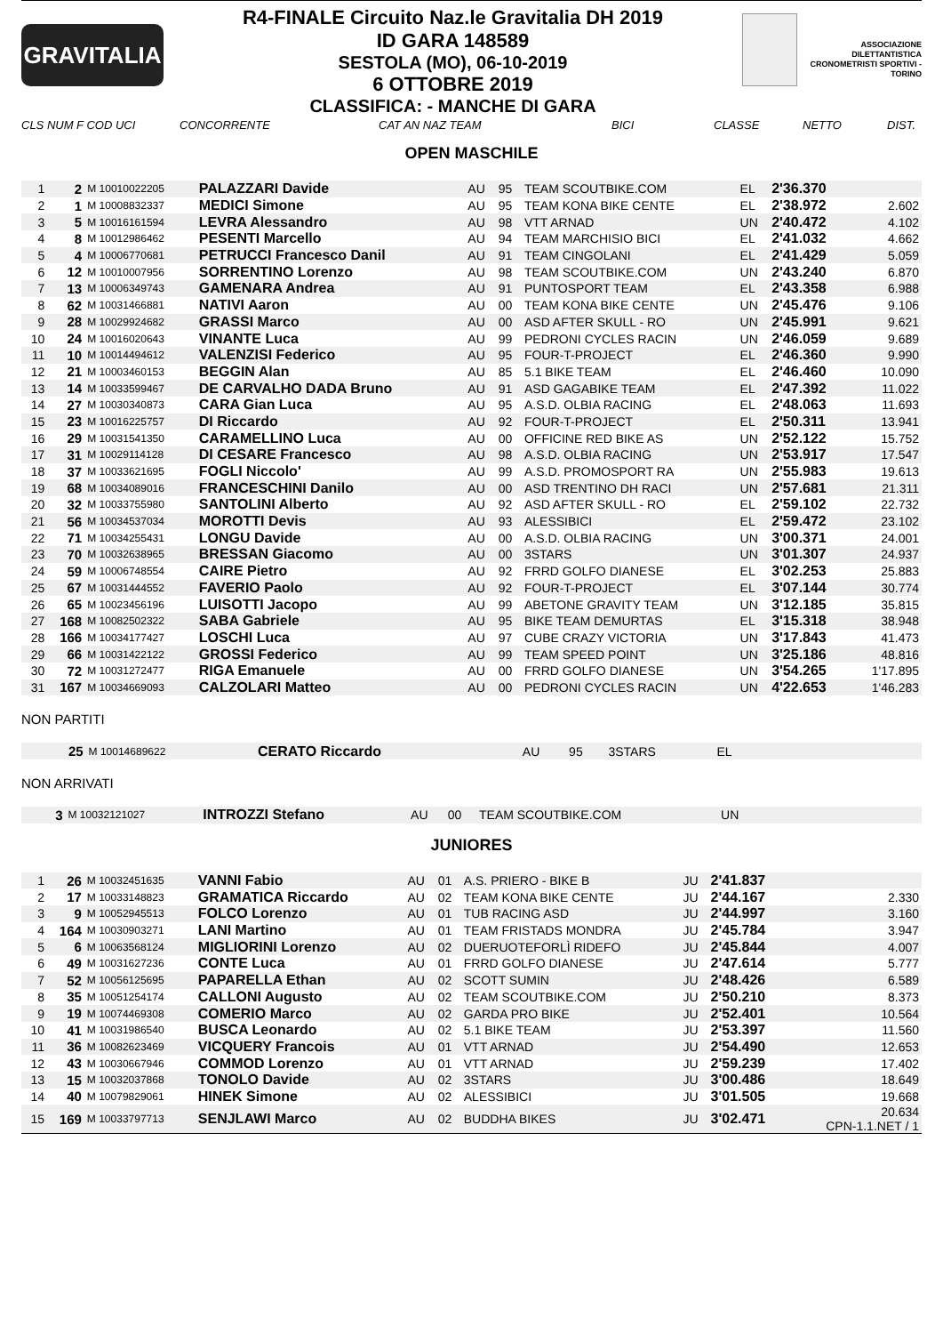GRAVITALIA
R4-FINALE Circuito Naz.le Gravitalia DH 2019
ID GARA 148589
SESTOLA (MO), 06-10-2019
6 OTTOBRE 2019
CLASSIFICA: - MANCHE DI GARA
ASSOCIAZIONE DILETTANTISTICA CRONOMETRISTI SPORTIVI - TORINO
CLS NUM F COD UCI CONCORRENTE CAT AN NAZ TEAM BICI CLASSE NETTO DIST.
OPEN MASCHILE
| 1 | 2 | M 10010022205 | PALAZZARI Davide | AU | 95 | TEAM SCOUTBIKE.COM | EL | 2'36.370 | |
| 2 | 1 | M 10008832337 | MEDICI Simone | AU | 95 | TEAM KONA BIKE CENTE | EL | 2'38.972 | 2.602 |
| 3 | 5 | M 10016161594 | LEVRA Alessandro | AU | 98 | VTT ARNAD | UN | 2'40.472 | 4.102 |
| 4 | 8 | M 10012986462 | PESENTI Marcello | AU | 94 | TEAM MARCHISIO BICI | EL | 2'41.032 | 4.662 |
| 5 | 4 | M 10006770681 | PETRUCCI Francesco Danil | AU | 91 | TEAM CINGOLANI | EL | 2'41.429 | 5.059 |
| 6 | 12 | M 10010007956 | SORRENTINO Lorenzo | AU | 98 | TEAM SCOUTBIKE.COM | UN | 2'43.240 | 6.870 |
| 7 | 13 | M 10006349743 | GAMENARA Andrea | AU | 91 | PUNTOSPORT TEAM | EL | 2'43.358 | 6.988 |
| 8 | 62 | M 10031466881 | NATIVI Aaron | AU | 00 | TEAM KONA BIKE CENTE | UN | 2'45.476 | 9.106 |
| 9 | 28 | M 10029924682 | GRASSI Marco | AU | 00 | ASD AFTER SKULL - RO | UN | 2'45.991 | 9.621 |
| 10 | 24 | M 10016020643 | VINANTE Luca | AU | 99 | PEDRONI CYCLES RACIN | UN | 2'46.059 | 9.689 |
| 11 | 10 | M 10014494612 | VALENZISI Federico | AU | 95 | FOUR-T-PROJECT | EL | 2'46.360 | 9.990 |
| 12 | 21 | M 10003460153 | BEGGIN Alan | AU | 85 | 5.1 BIKE TEAM | EL | 2'46.460 | 10.090 |
| 13 | 14 | M 10033599467 | DE CARVALHO DADA Bruno | AU | 91 | ASD GAGABIKE TEAM | EL | 2'47.392 | 11.022 |
| 14 | 27 | M 10030340873 | CARA Gian Luca | AU | 95 | A.S.D. OLBIA RACING | EL | 2'48.063 | 11.693 |
| 15 | 23 | M 10016225757 | DI Riccardo | AU | 92 | FOUR-T-PROJECT | EL | 2'50.311 | 13.941 |
| 16 | 29 | M 10031541350 | CARAMELLINO Luca | AU | 00 | OFFICINE RED BIKE AS | UN | 2'52.122 | 15.752 |
| 17 | 31 | M 10029114128 | DI CESARE Francesco | AU | 98 | A.S.D. OLBIA RACING | UN | 2'53.917 | 17.547 |
| 18 | 37 | M 10033621695 | FOGLI Niccolo' | AU | 99 | A.S.D. PROMOSPORT RA | UN | 2'55.983 | 19.613 |
| 19 | 68 | M 10034089016 | FRANCESCHINI Danilo | AU | 00 | ASD TRENTINO DH RACI | UN | 2'57.681 | 21.311 |
| 20 | 32 | M 10033755980 | SANTOLINI Alberto | AU | 92 | ASD AFTER SKULL - RO | EL | 2'59.102 | 22.732 |
| 21 | 56 | M 10034537034 | MOROTTI Devis | AU | 93 | ALESSIBICI | EL | 2'59.472 | 23.102 |
| 22 | 71 | M 10034255431 | LONGU Davide | AU | 00 | A.S.D. OLBIA RACING | UN | 3'00.371 | 24.001 |
| 23 | 70 | M 10032638965 | BRESSAN Giacomo | AU | 00 | 3STARS | UN | 3'01.307 | 24.937 |
| 24 | 59 | M 10006748554 | CAIRE Pietro | AU | 92 | FRRD GOLFO DIANESE | EL | 3'02.253 | 25.883 |
| 25 | 67 | M 10031444552 | FAVERIO Paolo | AU | 92 | FOUR-T-PROJECT | EL | 3'07.144 | 30.774 |
| 26 | 65 | M 10023456196 | LUISOTTI Jacopo | AU | 99 | ABETONE GRAVITY TEAM | UN | 3'12.185 | 35.815 |
| 27 | 168 | M 10082502322 | SABA Gabriele | AU | 95 | BIKE TEAM DEMURTAS | EL | 3'15.318 | 38.948 |
| 28 | 166 | M 10034177427 | LOSCHI Luca | AU | 97 | CUBE CRAZY VICTORIA | UN | 3'17.843 | 41.473 |
| 29 | 66 | M 10031422122 | GROSSI Federico | AU | 99 | TEAM SPEED POINT | UN | 3'25.186 | 48.816 |
| 30 | 72 | M 10031272477 | RIGA Emanuele | AU | 00 | FRRD GOLFO DIANESE | UN | 3'54.265 | 1'17.895 |
| 31 | 167 | M 10034669093 | CALZOLARI Matteo | AU | 00 | PEDRONI CYCLES RACIN | UN | 4'22.653 | 1'46.283 |
NON PARTITI
| | 25 | M 10014689622 | CERATO Riccardo | AU | 95 | 3STARS | EL | |
NON ARRIVATI
| | 3 | M 10032121027 | INTROZZI Stefano | AU | 00 | TEAM SCOUTBIKE.COM | UN | |
JUNIORES
| 1 | 26 | M 10032451635 | VANNI Fabio | AU | 01 | A.S. PRIERO - BIKE B | JU | 2'41.837 | |
| 2 | 17 | M 10033148823 | GRAMATICA Riccardo | AU | 02 | TEAM KONA BIKE CENTE | JU | 2'44.167 | 2.330 |
| 3 | 9 | M 10052945513 | FOLCO Lorenzo | AU | 01 | TUB RACING ASD | JU | 2'44.997 | 3.160 |
| 4 | 164 | M 10030903271 | LANI Martino | AU | 01 | TEAM FRISTADS MONDRA | JU | 2'45.784 | 3.947 |
| 5 | 6 | M 10063568124 | MIGLIORINI Lorenzo | AU | 02 | DUERUOTEFORLÌ RIDEFO | JU | 2'45.844 | 4.007 |
| 6 | 49 | M 10031627236 | CONTE Luca | AU | 01 | FRRD GOLFO DIANESE | JU | 2'47.614 | 5.777 |
| 7 | 52 | M 10056125695 | PAPARELLA Ethan | AU | 02 | SCOTT SUMIN | JU | 2'48.426 | 6.589 |
| 8 | 35 | M 10051254174 | CALLONI Augusto | AU | 02 | TEAM SCOUTBIKE.COM | JU | 2'50.210 | 8.373 |
| 9 | 19 | M 10074469308 | COMERIO Marco | AU | 02 | GARDA PRO BIKE | JU | 2'52.401 | 10.564 |
| 10 | 41 | M 10031986540 | BUSCA Leonardo | AU | 02 | 5.1 BIKE TEAM | JU | 2'53.397 | 11.560 |
| 11 | 36 | M 10082623469 | VICQUERY Francois | AU | 01 | VTT ARNAD | JU | 2'54.490 | 12.653 |
| 12 | 43 | M 10030667946 | COMMOD Lorenzo | AU | 01 | VTT ARNAD | JU | 2'59.239 | 17.402 |
| 13 | 15 | M 10032037868 | TONOLO Davide | AU | 02 | 3STARS | JU | 3'00.486 | 18.649 |
| 14 | 40 | M 10079829061 | HINEK Simone | AU | 02 | ALESSIBICI | JU | 3'01.505 | 19.668 |
| 15 | 169 | M 10033797713 | SENJLAWI Marco | AU | 02 | BUDDHA BIKES | JU | 3'02.471 | 20.634 CPN-1.1.NET / 1 |